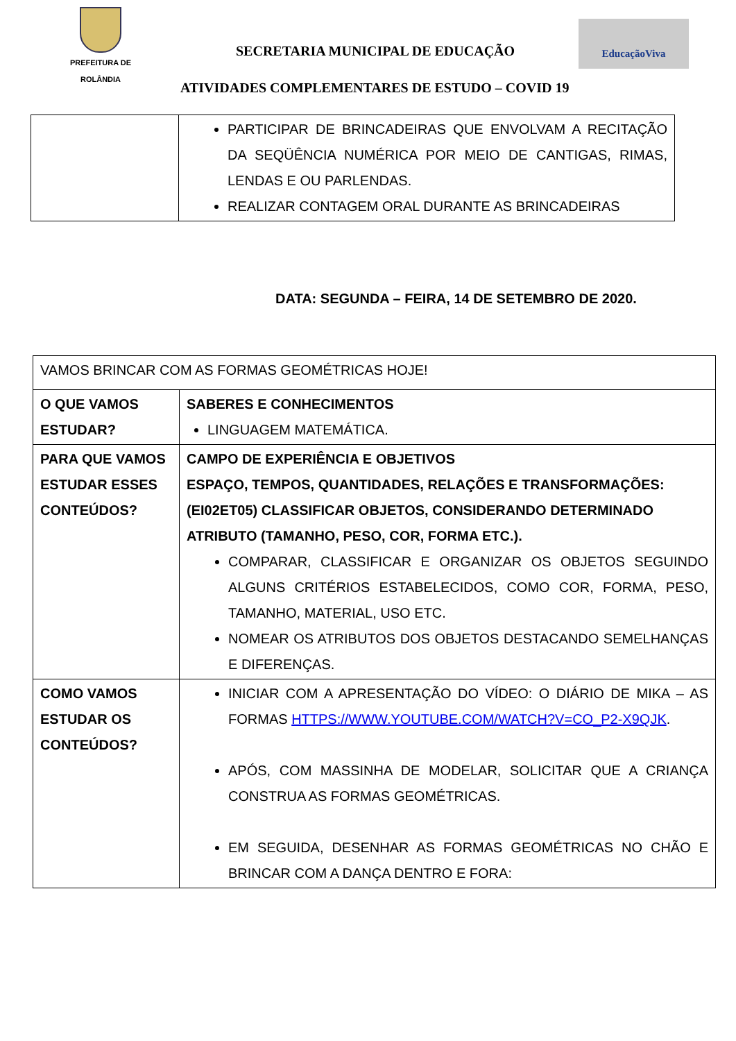PREFEITURA DE
ROLÂNDIA
SECRETARIA MUNICIPAL DE EDUCAÇÃO
EducaçãoViva
ATIVIDADES COMPLEMENTARES DE ESTUDO – COVID 19
| | PARTICIPAR DE BRINCADEIRAS QUE ENVOLVAM A RECITAÇÃO DA SEQÜÊNCIA NUMÉRICA POR MEIO DE CANTIGAS, RIMAS, LENDAS E OU PARLENDAS. REALIZAR CONTAGEM ORAL DURANTE AS BRINCADEIRAS |
DATA: SEGUNDA – FEIRA, 14 DE SETEMBRO DE 2020.
| VAMOS BRINCAR COM AS FORMAS GEOMÉTRICAS HOJE! | |
| O QUE VAMOS ESTUDAR? | SABERES E CONHECIMENTOS LINGUAGEM MATEMÁTICA. |
| PARA QUE VAMOS ESTUDAR ESSES CONTEÚDOS? | CAMPO DE EXPERIÊNCIA E OBJETIVOS ESPAÇO, TEMPOS, QUANTIDADES, RELAÇÕES E TRANSFORMAÇÕES: (EI02ET05) CLASSIFICAR OBJETOS, CONSIDERANDO DETERMINADO ATRIBUTO (TAMANHO, PESO, COR, FORMA ETC.). COMPARAR, CLASSIFICAR E ORGANIZAR OS OBJETOS SEGUINDO ALGUNS CRITÉRIOS ESTABELECIDOS, COMO COR, FORMA, PESO, TAMANHO, MATERIAL, USO ETC. NOMEAR OS ATRIBUTOS DOS OBJETOS DESTACANDO SEMELHANÇAS E DIFERENÇAS. |
| COMO VAMOS ESTUDAR OS CONTEÚDOS? | INICIAR COM A APRESENTAÇÃO DO VÍDEO: O DIÁRIO DE MIKA – AS FORMAS HTTPS://WWW.YOUTUBE.COM/WATCH?V=CO_P2-X9QJK . APÓS, COM MASSINHA DE MODELAR, SOLICITAR QUE A CRIANÇA CONSTRUA AS FORMAS GEOMÉTRICAS. EM SEGUIDA, DESENHAR AS FORMAS GEOMÉTRICAS NO CHÃO E BRINCAR COM A DANÇA DENTRO E FORA: |